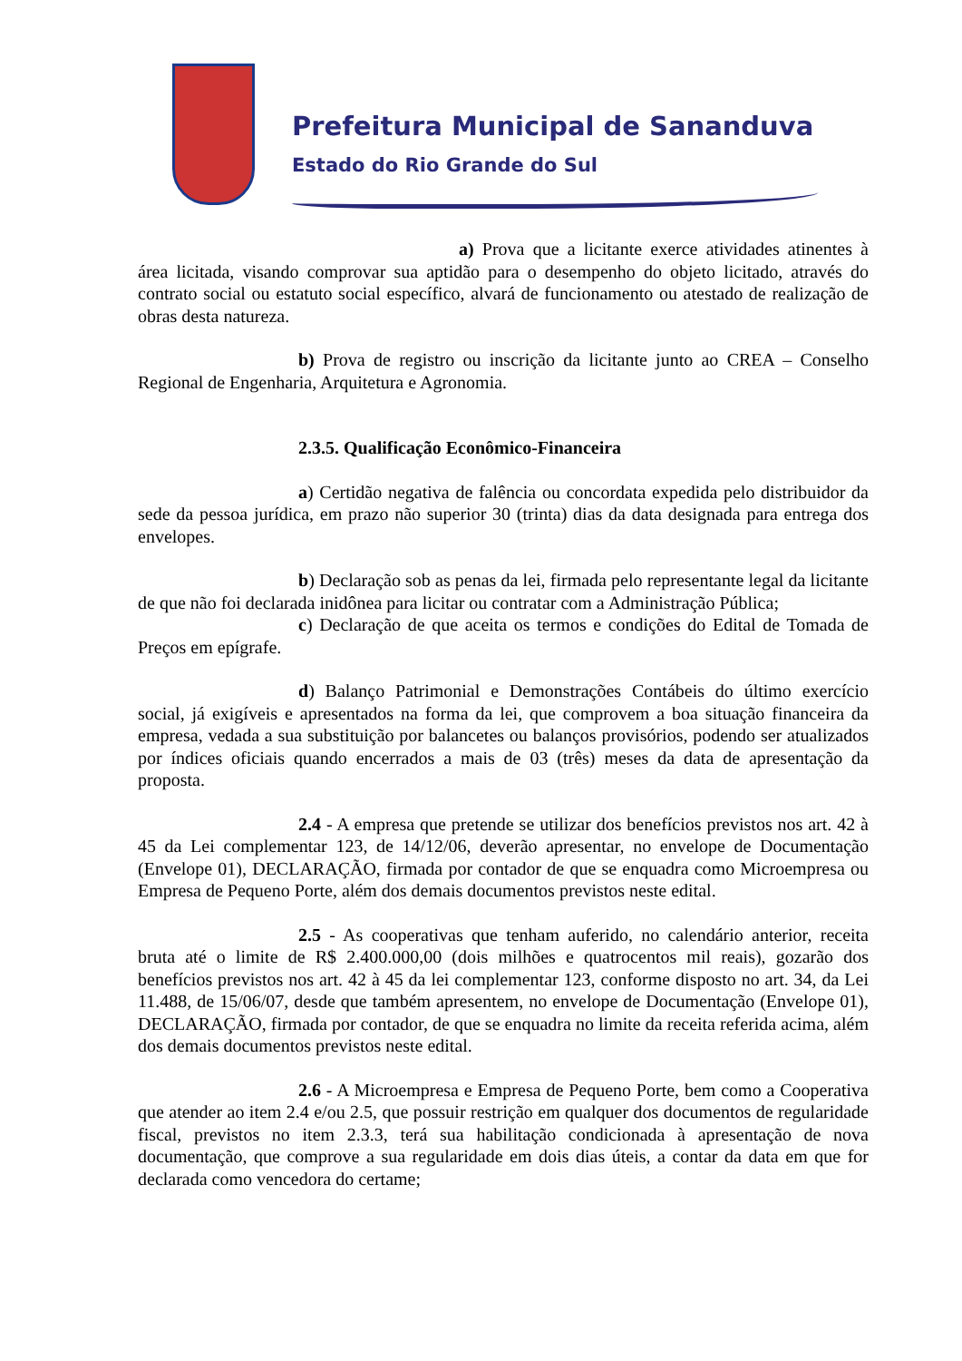Prefeitura Municipal de Sananduva
Estado do Rio Grande do Sul
a) Prova que a licitante exerce atividades atinentes à área licitada, visando comprovar sua aptidão para o desempenho do objeto licitado, através do contrato social ou estatuto social específico, alvará de funcionamento ou atestado de realização de obras desta natureza.
b) Prova de registro ou inscrição da licitante junto ao CREA – Conselho Regional de Engenharia, Arquitetura e Agronomia.
2.3.5. Qualificação Econômico-Financeira
a) Certidão negativa de falência ou concordata expedida pelo distribuidor da sede da pessoa jurídica, em prazo não superior 30 (trinta) dias da data designada para entrega dos envelopes.
b) Declaração sob as penas da lei, firmada pelo representante legal da licitante de que não foi declarada inidônea para licitar ou contratar com a Administração Pública;
c) Declaração de que aceita os termos e condições do Edital de Tomada de Preços em epígrafe.
d) Balanço Patrimonial e Demonstrações Contábeis do último exercício social, já exigíveis e apresentados na forma da lei, que comprovem a boa situação financeira da empresa, vedada a sua substituição por balancetes ou balanços provisórios, podendo ser atualizados por índices oficiais quando encerrados a mais de 03 (três) meses da data de apresentação da proposta.
2.4 - A empresa que pretende se utilizar dos benefícios previstos nos art. 42 à 45 da Lei complementar 123, de 14/12/06, deverão apresentar, no envelope de Documentação (Envelope 01), DECLARAÇÃO, firmada por contador de que se enquadra como Microempresa ou Empresa de Pequeno Porte, além dos demais documentos previstos neste edital.
2.5 - As cooperativas que tenham auferido, no calendário anterior, receita bruta até o limite de R$ 2.400.000,00 (dois milhões e quatrocentos mil reais), gozarão dos benefícios previstos nos art. 42 à 45 da lei complementar 123, conforme disposto no art. 34, da Lei 11.488, de 15/06/07, desde que também apresentem, no envelope de Documentação (Envelope 01), DECLARAÇÃO, firmada por contador, de que se enquadra no limite da receita referida acima, além dos demais documentos previstos neste edital.
2.6 - A Microempresa e Empresa de Pequeno Porte, bem como a Cooperativa que atender ao item 2.4 e/ou 2.5, que possuir restrição em qualquer dos documentos de regularidade fiscal, previstos no item 2.3.3, terá sua habilitação condicionada à apresentação de nova documentação, que comprove a sua regularidade em dois dias úteis, a contar da data em que for declarada como vencedora do certame;